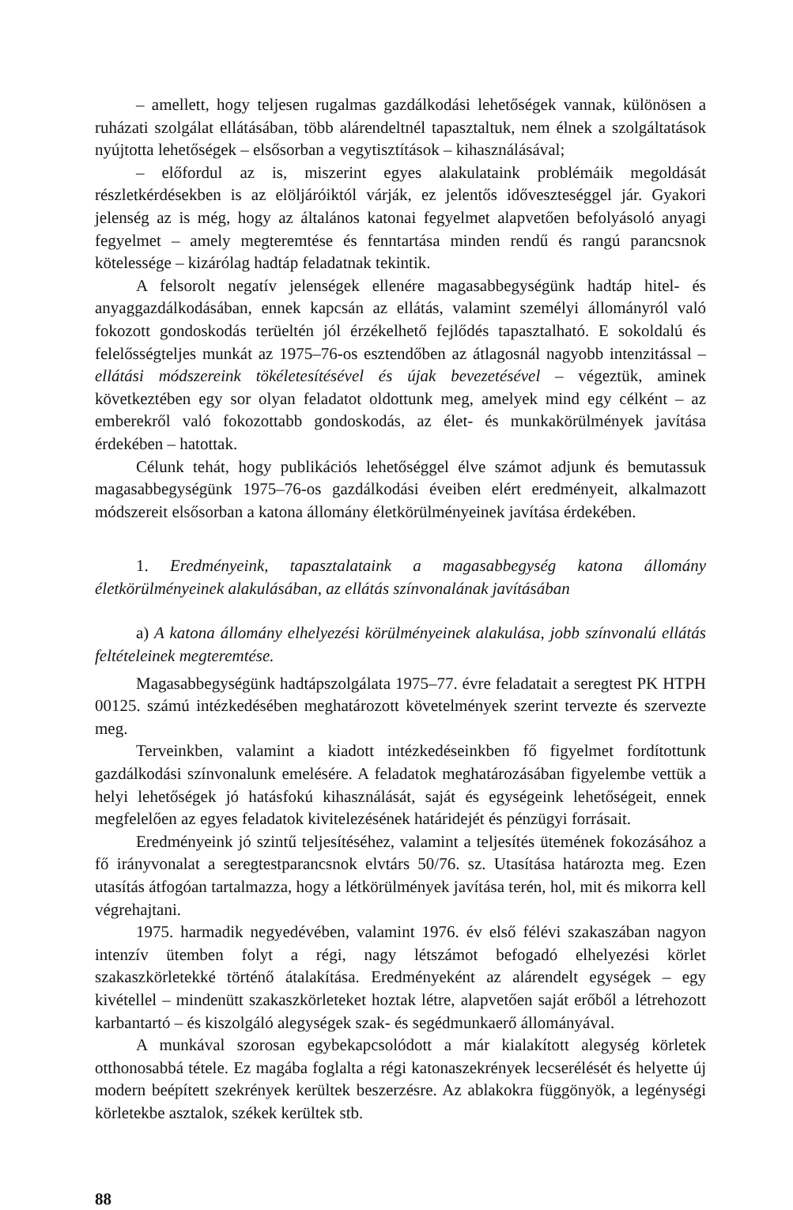– amellett, hogy teljesen rugalmas gazdálkodási lehetőségek vannak, különösen a ruházati szolgálat ellátásában, több alárendeltnél tapasztaltuk, nem élnek a szolgáltatások nyújtotta lehetőségek – elsősorban a vegytisztítások – kihasználásával;
– előfordul az is, miszerint egyes alakulataink problémáik megoldását részletkérdésekben is az elöljáróiktól várják, ez jelentős időveszteséggel jár. Gyakori jelenség az is még, hogy az általános katonai fegyelmet alapvetően befolyásoló anyagi fegyelmet – amely megteremtése és fenntartása minden rendű és rangú parancsnok kötelessége – kizárólag hadtáp feladatnak tekintik.
A felsorolt negatív jelenségek ellenére magasabbegységünk hadtáp hitel- és anyaggazdálkodásában, ennek kapcsán az ellátás, valamint személyi állományról való fokozott gondoskodás terüeltén jól érzékelhető fejlődés tapasztalható. E sokoldalú és felelősségteljes munkát az 1975–76-os esztendőben az átlagosnál nagyobb intenzitással – ellátási módszereink tökéletesítésével és újak bevezetésével – végeztük, aminek következtében egy sor olyan feladatot oldottunk meg, amelyek mind egy célként – az emberekről való fokozottabb gondoskodás, az élet- és munkakörülmények javítása érdekében – hatottak.
Célunk tehát, hogy publikációs lehetőséggel élve számot adjunk és bemutassuk magasabbegységünk 1975–76-os gazdálkodási éveiben elért eredményeit, alkalmazott módszereit elsősorban a katona állomány életkörülményeinek javítása érdekében.
1. Eredményeink, tapasztalataink a magasabbegység katona állomány életkörülményeinek alakulásában, az ellátás színvonalának javításában
a) A katona állomány elhelyezési körülményeinek alakulása, jobb színvonalú ellátás feltételeinek megteremtése.
Magasabbegységünk hadtápszolgálata 1975–77. évre feladatait a seregtest PK HTPH 00125. számú intézkedésében meghatározott követelmények szerint tervezte és szervezte meg.
Terveinkben, valamint a kiadott intézkedéseinkben fő figyelmet fordítottunk gazdálkodási színvonalunk emelésére. A feladatok meghatározásában figyelembe vettük a helyi lehetőségek jó hatásfokú kihasználását, saját és egységeink lehetőségeit, ennek megfelelően az egyes feladatok kivitelezésének határidejét és pénzügyi forrásait.
Eredményeink jó szintű teljesítéséhez, valamint a teljesítés ütemének fokozásához a fő irányvonalat a seregtestparancsnok elvtárs 50/76. sz. Utasítása határozta meg. Ezen utasítás átfogóan tartalmazza, hogy a létkörülmények javítása terén, hol, mit és mikorra kell végrehajtani.
1975. harmadik negyedévében, valamint 1976. év első félévi szakaszában nagyon intenzív ütemben folyt a régi, nagy létszámot befogadó elhelyezési körlet szakaszkörletekké történő átalakítása. Eredményeként az alárendelt egységek – egy kivétellel – mindenütt szakaszkörleteket hoztak létre, alapvetően saját erőből a létrehozott karbantartó – és kiszolgáló alegységek szak- és segédmunkaerő állományával.
A munkával szorosan egybekapcsolódott a már kialakított alegység körletek otthonosabbá tétele. Ez magába foglalta a régi katonaszekrények lecserélését és helyette új modern beépített szekrények kerültek beszerzésre. Az ablakokra függönyök, a legénységi körletekbe asztalok, székek kerültek stb.
88